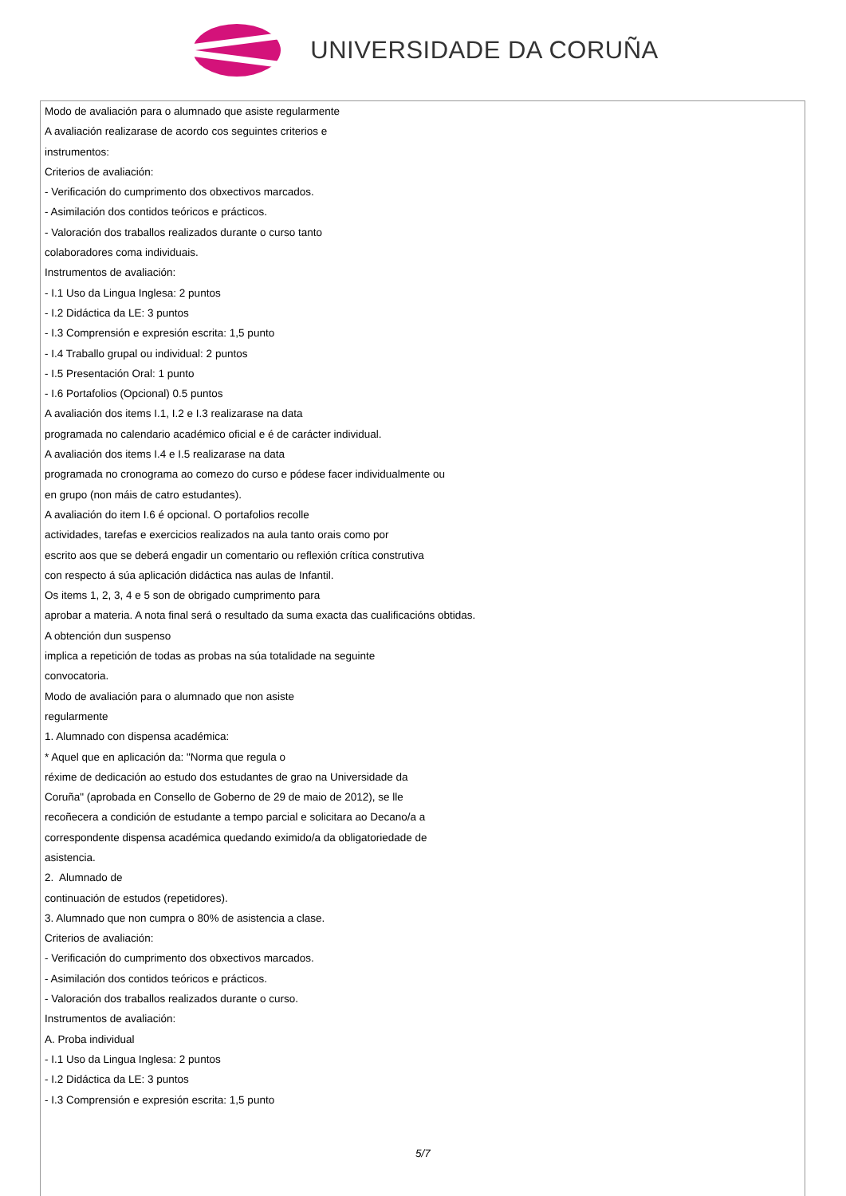UNIVERSIDADE DA CORUÑA
Modo de avaliación para o alumnado que asiste regularmente
A avaliación realizarase de acordo cos seguintes criterios e
instrumentos:
Criterios de avaliación:
- Verificación do cumprimento dos obxectivos marcados.
- Asimilación dos contidos teóricos e prácticos.
- Valoración dos traballos realizados durante o curso tanto
colaboradores coma individuais.
Instrumentos de avaliación:
- I.1 Uso da Lingua Inglesa: 2 puntos
- I.2 Didáctica da LE: 3 puntos
- I.3 Comprensión e expresión escrita: 1,5 punto
- I.4 Traballo grupal ou individual: 2 puntos
- I.5 Presentación Oral: 1 punto
- I.6 Portafolios (Opcional) 0.5 puntos
A avaliación dos items I.1, I.2 e I.3 realizarase na data
programada no calendario académico oficial e é de carácter individual.
A avaliación dos items I.4 e I.5 realizarase na data
programada no cronograma ao comezo do curso e pódese facer individualmente ou
en grupo (non máis de catro estudantes).
A avaliación do item I.6 é opcional. O portafolios recolle
actividades, tarefas e exercicios realizados na aula tanto orais como por
escrito aos que se deberá engadir un comentario ou reflexión crítica construtiva
con respecto á súa aplicación didáctica nas aulas de Infantil.
Os items 1, 2, 3, 4 e 5 son de obrigado cumprimento para
aprobar a materia. A nota final será o resultado da suma exacta das cualificacións obtidas.
A obtención dun suspenso
implica a repetición de todas as probas na súa totalidade na seguinte
convocatoria.
Modo de avaliación para o alumnado que non asiste
regularmente
1. Alumnado con dispensa académica:
* Aquel que en aplicación da: "Norma que regula o
réxime de dedicación ao estudo dos estudantes de grao na Universidade da
Coruña" (aprobada en Consello de Goberno de 29 de maio de 2012), se lle
recoñecera a condición de estudante a tempo parcial e solicitara ao Decano/a a
correspondente dispensa académica quedando eximido/a da obligatoriedade de
asistencia.
2. Alumnado de
continuación de estudos (repetidores).
3. Alumnado que non cumpra o 80% de asistencia a clase.
Criterios de avaliación:
- Verificación do cumprimento dos obxectivos marcados.
- Asimilación dos contidos teóricos e prácticos.
- Valoración dos traballos realizados durante o curso.
Instrumentos de avaliación:
A. Proba individual
- I.1 Uso da Lingua Inglesa: 2 puntos
- I.2 Didáctica da LE: 3 puntos
- I.3 Comprensión e expresión escrita: 1,5 punto
5/7